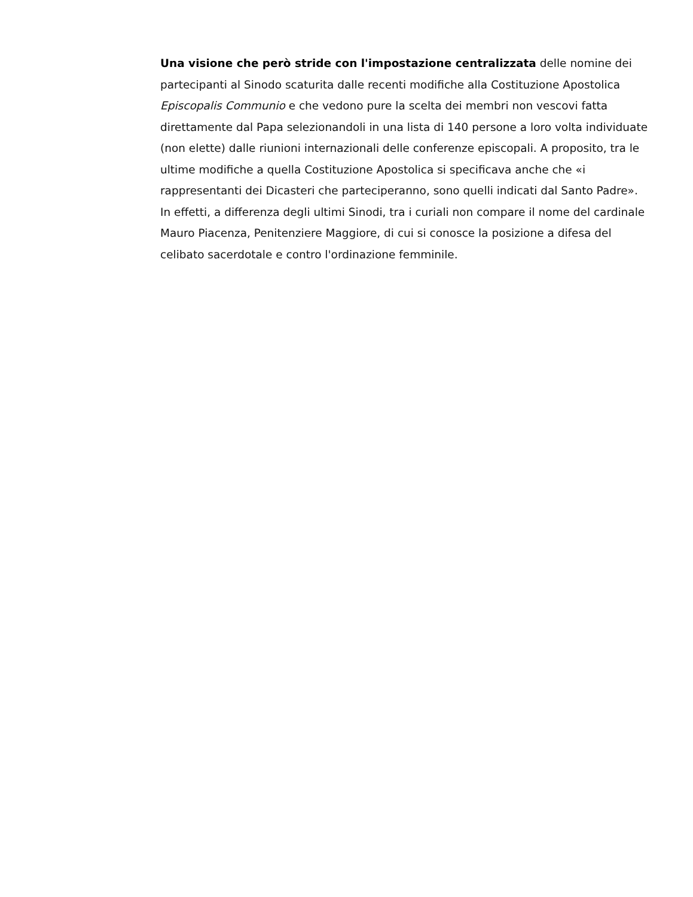Una visione che però stride con l'impostazione centralizzata delle nomine dei partecipanti al Sinodo scaturita dalle recenti modifiche alla Costituzione Apostolica Episcopalis Communio e che vedono pure la scelta dei membri non vescovi fatta direttamente dal Papa selezionandoli in una lista di 140 persone a loro volta individuate (non elette) dalle riunioni internazionali delle conferenze episcopali. A proposito, tra le ultime modifiche a quella Costituzione Apostolica si specificava anche che «i rappresentanti dei Dicasteri che parteciperanno, sono quelli indicati dal Santo Padre». In effetti, a differenza degli ultimi Sinodi, tra i curiali non compare il nome del cardinale Mauro Piacenza, Penitenziere Maggiore, di cui si conosce la posizione a difesa del celibato sacerdotale e contro l'ordinazione femminile.